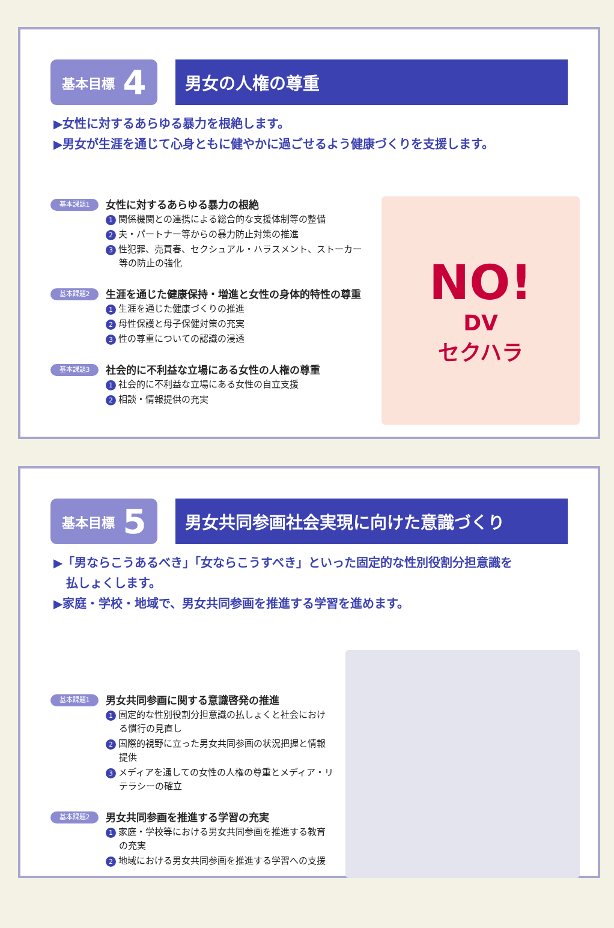基本目標 4
男女の人権の尊重
▶女性に対するあらゆる暴力を根絶します。
▶男女が生涯を通じて心身ともに健やかに過ごせるよう健康づくりを支援します。
基本課題1
女性に対するあらゆる暴力の根絶
1 関係機関との連携による総合的な支援体制等の整備
2 夫・パートナー等からの暴力防止対策の推進
3 性犯罪、売買春、セクシュアル・ハラスメント、ストーカー等の防止の強化
基本課題2
生涯を通じた健康保持・増進と女性の身体的特性の尊重
1 生涯を通じた健康づくりの推進
2 母性保護と母子保健対策の充実
3 性の尊重についての認識の浸透
基本課題3
社会的に不利益な立場にある女性の人権の尊重
1 社会的に不利益な立場にある女性の自立支援
2 相談・情報提供の充実
NO!
DV
セクハラ
基本目標 5
男女共同参画社会実現に向けた意識づくり
▶「男ならこうあるべき」「女ならこうすべき」といった固定的な性別役割分担意識を
払しょくします。
▶家庭・学校・地域で、男女共同参画を推進する学習を進めます。
基本課題1
男女共同参画に関する意識啓発の推進
1 固定的な性別役割分担意識の払しょくと社会における慣行の見直し
2 国際的視野に立った男女共同参画の状況把握と情報提供
3 メディアを通しての女性の人権の尊重とメディア・リテラシーの確立
基本課題2
男女共同参画を推進する学習の充実
1 家庭・学校等における男女共同参画を推進する教育の充実
2 地域における男女共同参画を推進する学習への支援